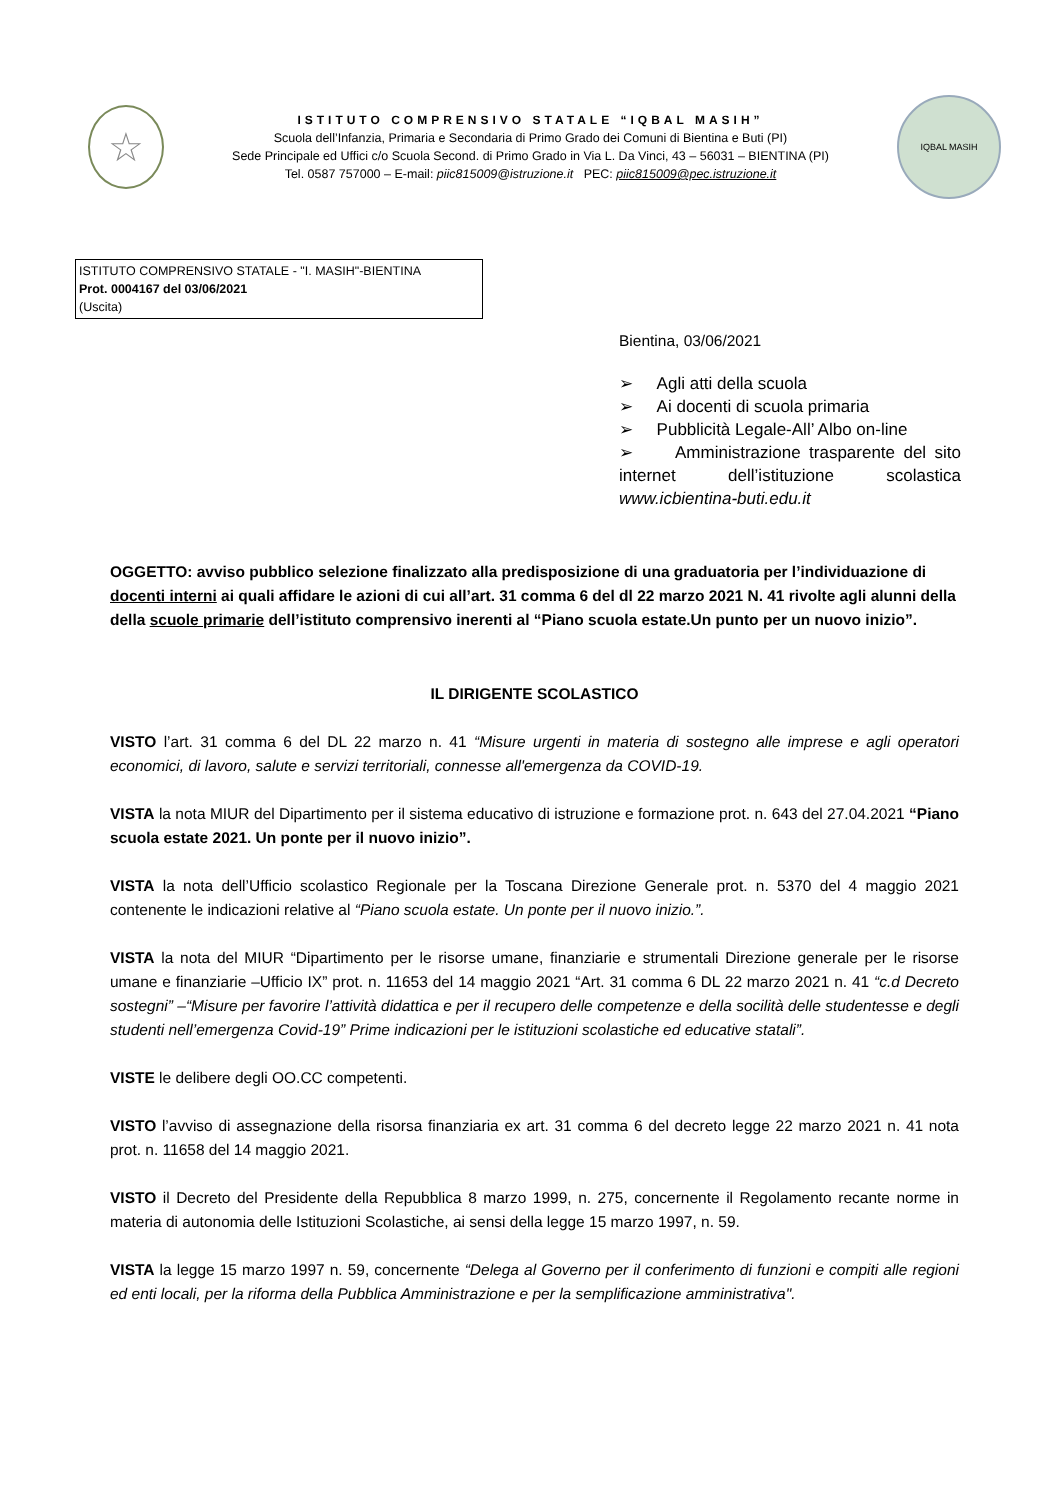☆
ISTITUTO COMPRENSIVO STATALE “IQBAL MASIH”
Scuola dell’Infanzia, Primaria e Secondaria di Primo Grado dei Comuni di Bientina e Buti (PI)
Sede Principale ed Uffici c/o Scuola Second. di Primo Grado in Via L. Da Vinci, 43 – 56031 – BIENTINA (PI)
Tel. 0587 757000 – E-mail: piic815009@istruzione.it PEC: piic815009@pec.istruzione.it
IQBAL MASIH
ISTITUTO COMPRENSIVO STATALE - "I. MASIH"-BIENTINA
Prot. 0004167 del 03/06/2021
(Uscita)
Bientina, 03/06/2021
➢ Agli atti della scuola
➢ Ai docenti di scuola primaria
➢ Pubblicità Legale-All’ Albo on-line
➢ Amministrazione trasparente del sito internet dell’istituzione scolastica www.icbientina-buti.edu.it
OGGETTO: avviso pubblico selezione finalizzato alla predisposizione di una graduatoria per l’individuazione di docenti interni ai quali affidare le azioni di cui all’art. 31 comma 6 del dl 22 marzo 2021 N. 41 rivolte agli alunni della della scuole primarie dell’istituto comprensivo inerenti al “Piano scuola estate.Un punto per un nuovo inizio”.
IL DIRIGENTE SCOLASTICO
VISTO l’art. 31 comma 6 del DL 22 marzo n. 41 “Misure urgenti in materia di sostegno alle imprese e agli operatori economici, di lavoro, salute e servizi territoriali, connesse all'emergenza da COVID-19.
VISTA la nota MIUR del Dipartimento per il sistema educativo di istruzione e formazione prot. n. 643 del 27.04.2021 “Piano scuola estate 2021. Un ponte per il nuovo inizio”.
VISTA la nota dell’Ufficio scolastico Regionale per la Toscana Direzione Generale prot. n. 5370 del 4 maggio 2021 contenente le indicazioni relative al “Piano scuola estate. Un ponte per il nuovo inizio.”.
VISTA la nota del MIUR “Dipartimento per le risorse umane, finanziarie e strumentali Direzione generale per le risorse umane e finanziarie –Ufficio IX” prot. n. 11653 del 14 maggio 2021 “Art. 31 comma 6 DL 22 marzo 2021 n. 41 “c.d Decreto sostegni” –“Misure per favorire l’attività didattica e per il recupero delle competenze e della socilità delle studentesse e degli studenti nell’emergenza Covid-19” Prime indicazioni per le istituzioni scolastiche ed educative statali”.
VISTE le delibere degli OO.CC competenti.
VISTO l’avviso di assegnazione della risorsa finanziaria ex art. 31 comma 6 del decreto legge 22 marzo 2021 n. 41 nota prot. n. 11658 del 14 maggio 2021.
VISTO il Decreto del Presidente della Repubblica 8 marzo 1999, n. 275, concernente il Regolamento recante norme in materia di autonomia delle Istituzioni Scolastiche, ai sensi della legge 15 marzo 1997, n. 59.
VISTA la legge 15 marzo 1997 n. 59, concernente “Delega al Governo per il conferimento di funzioni e compiti alle regioni ed enti locali, per la riforma della Pubblica Amministrazione e per la semplificazione amministrativa".